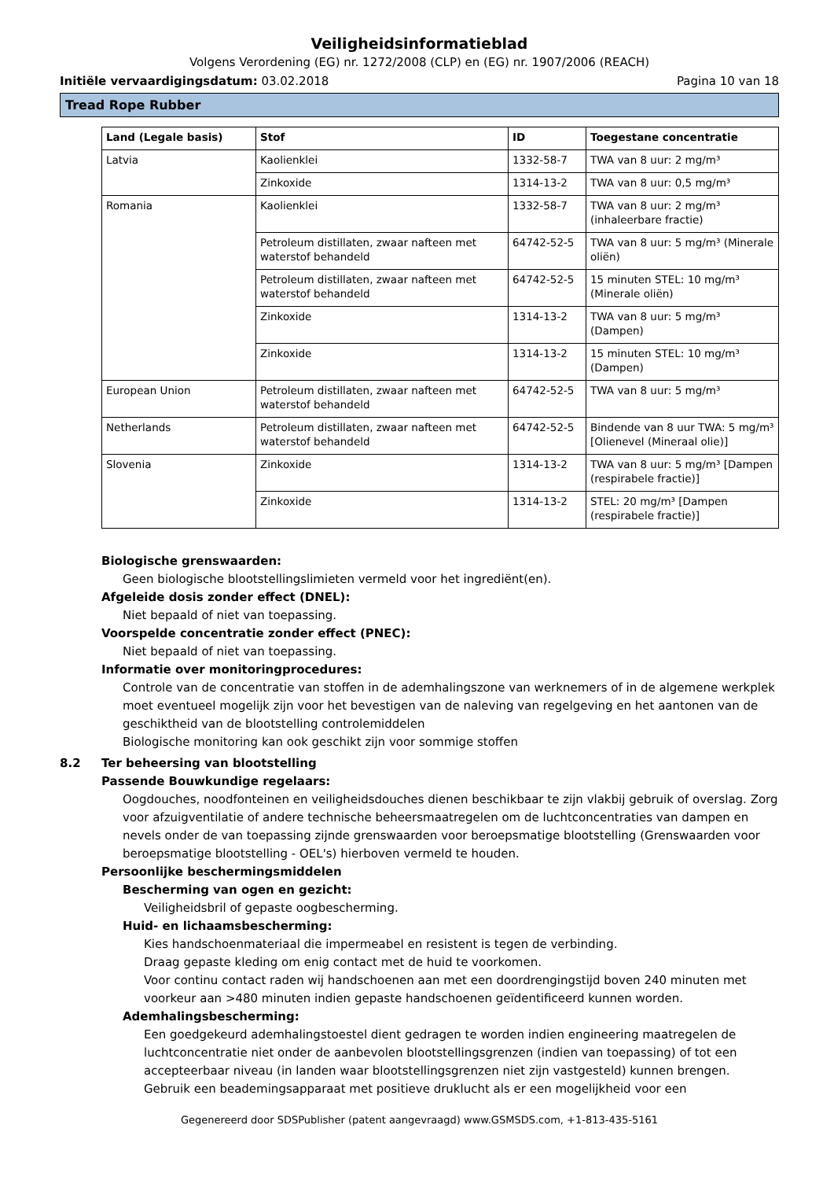Veiligheidsinformatieblad
Volgens Verordening (EG) nr. 1272/2008 (CLP) en (EG) nr. 1907/2006 (REACH)
Initiële vervaardigingsdatum: 03.02.2018 Pagina 10 van 18
Tread Rope Rubber
| Land (Legale basis) | Stof | ID | Toegestane concentratie |
| --- | --- | --- | --- |
| Latvia | Kaolienklei | 1332-58-7 | TWA van 8 uur: 2 mg/m³ |
| | Zinkoxide | 1314-13-2 | TWA van 8 uur: 0,5 mg/m³ |
| Romania | Kaolienklei | 1332-58-7 | TWA van 8 uur: 2 mg/m³ (inhaleerbare fractie) |
| | Petroleum distillaten, zwaar nafteen met waterstof behandeld | 64742-52-5 | TWA van 8 uur: 5 mg/m³ (Minerale oliën) |
| | Petroleum distillaten, zwaar nafteen met waterstof behandeld | 64742-52-5 | 15 minuten STEL: 10 mg/m³ (Minerale oliën) |
| | Zinkoxide | 1314-13-2 | TWA van 8 uur: 5 mg/m³ (Dampen) |
| | Zinkoxide | 1314-13-2 | 15 minuten STEL: 10 mg/m³ (Dampen) |
| European Union | Petroleum distillaten, zwaar nafteen met waterstof behandeld | 64742-52-5 | TWA van 8 uur: 5 mg/m³ |
| Netherlands | Petroleum distillaten, zwaar nafteen met waterstof behandeld | 64742-52-5 | Bindende van 8 uur TWA: 5 mg/m³ [Olienevel (Mineraal olie)] |
| Slovenia | Zinkoxide | 1314-13-2 | TWA van 8 uur: 5 mg/m³ [Dampen (respirabele fractie)] |
| | Zinkoxide | 1314-13-2 | STEL: 20 mg/m³ [Dampen (respirabele fractie)] |
Biologische grenswaarden:
Geen biologische blootstellingslimieten vermeld voor het ingrediënt(en).
Afgeleide dosis zonder effect (DNEL):
Niet bepaald of niet van toepassing.
Voorspelde concentratie zonder effect (PNEC):
Niet bepaald of niet van toepassing.
Informatie over monitoringprocedures:
Controle van de concentratie van stoffen in de ademhalingszone van werknemers of in de algemene werkplek moet eventueel mogelijk zijn voor het bevestigen van de naleving van regelgeving en het aantonen van de geschiktheid van de blootstelling controlemiddelen
Biologische monitoring kan ook geschikt zijn voor sommige stoffen
8.2 Ter beheersing van blootstelling
Passende Bouwkundige regelaars:
Oogdouches, noodfonteinen en veiligheidsdouches dienen beschikbaar te zijn vlakbij gebruik of overslag. Zorg voor afzuigventilatie of andere technische beheersmaatregelen om de luchtconcentraties van dampen en nevels onder de van toepassing zijnde grenswaarden voor beroepsmatige blootstelling (Grenswaarden voor beroepsmatige blootstelling - OEL's) hierboven vermeld te houden.
Persoonlijke beschermingsmiddelen
Bescherming van ogen en gezicht:
Veiligheidsbril of gepaste oogbescherming.
Huid- en lichaamsbescherming:
Kies handschoenmateriaal die impermeabel en resistent is tegen de verbinding.
Draag gepaste kleding om enig contact met de huid te voorkomen.
Voor continu contact raden wij handschoenen aan met een doordrengingstijd boven 240 minuten met voorkeur aan >480 minuten indien gepaste handschoenen geïdentificeerd kunnen worden.
Ademhalingsbescherming:
Een goedgekeurd ademhalingstoestel dient gedragen te worden indien engineering maatregelen de luchtconcentratie niet onder de aanbevolen blootstellingsgrenzen (indien van toepassing) of tot een accepteerbaar niveau (in landen waar blootstellingsgrenzen niet zijn vastgesteld) kunnen brengen. Gebruik een beademingsapparaat met positieve druklucht als er een mogelijkheid voor een
Gegenereerd door SDSPublisher (patent aangevraagd) www.GSMSDS.com, +1-813-435-5161